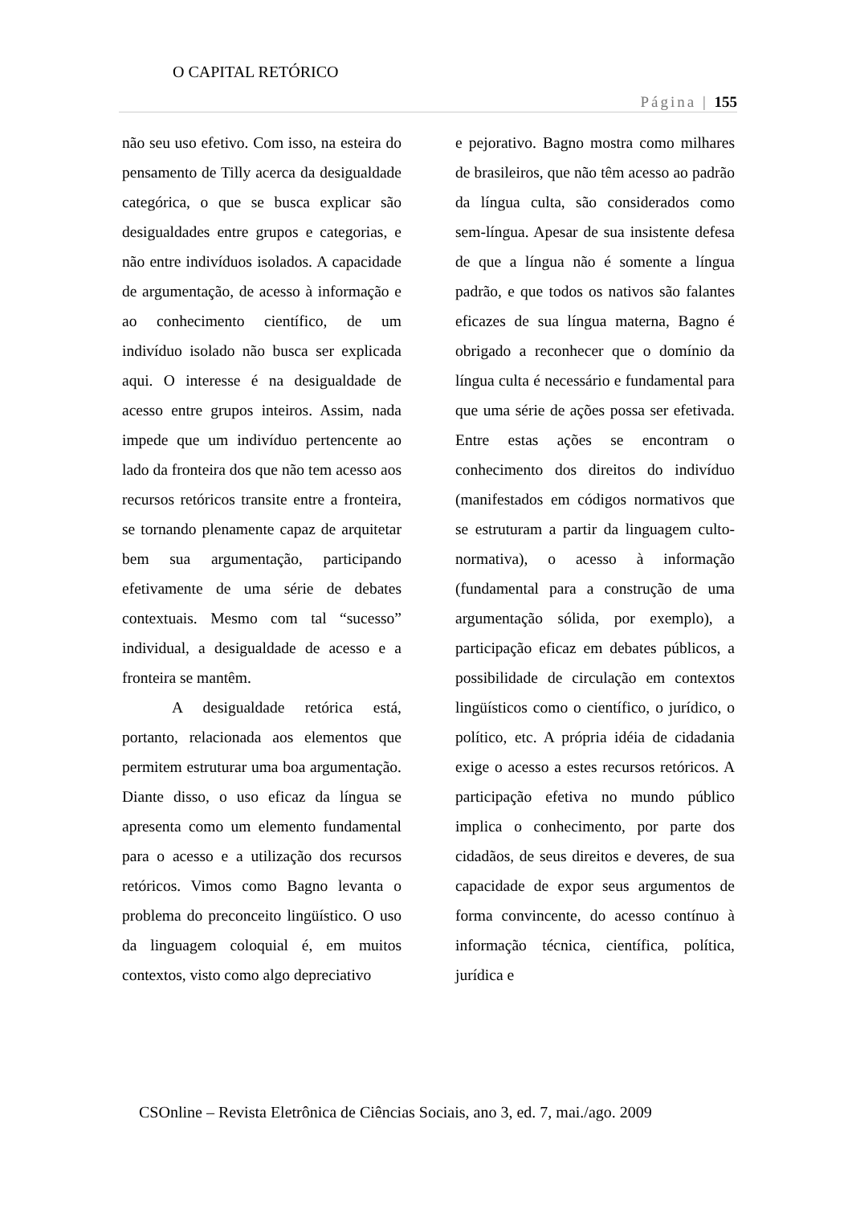O CAPITAL RETÓRICO
Página | 155
não seu uso efetivo. Com isso, na esteira do pensamento de Tilly acerca da desigualdade categórica, o que se busca explicar são desigualdades entre grupos e categorias, e não entre indivíduos isolados. A capacidade de argumentação, de acesso à informação e ao conhecimento científico, de um indivíduo isolado não busca ser explicada aqui. O interesse é na desigualdade de acesso entre grupos inteiros. Assim, nada impede que um indivíduo pertencente ao lado da fronteira dos que não tem acesso aos recursos retóricos transite entre a fronteira, se tornando plenamente capaz de arquitetar bem sua argumentação, participando efetivamente de uma série de debates contextuais. Mesmo com tal “sucesso” individual, a desigualdade de acesso e a fronteira se mantêm.
A desigualdade retórica está, portanto, relacionada aos elementos que permitem estruturar uma boa argumentação. Diante disso, o uso eficaz da língua se apresenta como um elemento fundamental para o acesso e a utilização dos recursos retóricos. Vimos como Bagno levanta o problema do preconceito lingüístico. O uso da linguagem coloquial é, em muitos contextos, visto como algo depreciativo
e pejorativo. Bagno mostra como milhares de brasileiros, que não têm acesso ao padrão da língua culta, são considerados como sem-língua. Apesar de sua insistente defesa de que a língua não é somente a língua padrão, e que todos os nativos são falantes eficazes de sua língua materna, Bagno é obrigado a reconhecer que o domínio da língua culta é necessário e fundamental para que uma série de ações possa ser efetivada. Entre estas ações se encontram o conhecimento dos direitos do indivíduo (manifestados em códigos normativos que se estruturam a partir da linguagem culto-normativa), o acesso à informação (fundamental para a construção de uma argumentação sólida, por exemplo), a participação eficaz em debates públicos, a possibilidade de circulação em contextos lingüísticos como o científico, o jurídico, o político, etc. A própria idéia de cidadania exige o acesso a estes recursos retóricos. A participação efetiva no mundo público implica o conhecimento, por parte dos cidadãos, de seus direitos e deveres, de sua capacidade de expor seus argumentos de forma convincente, do acesso contínuo à informação técnica, científica, política, jurídica e
CSOnline – Revista Eletrônica de Ciências Sociais, ano 3, ed. 7, mai./ago. 2009